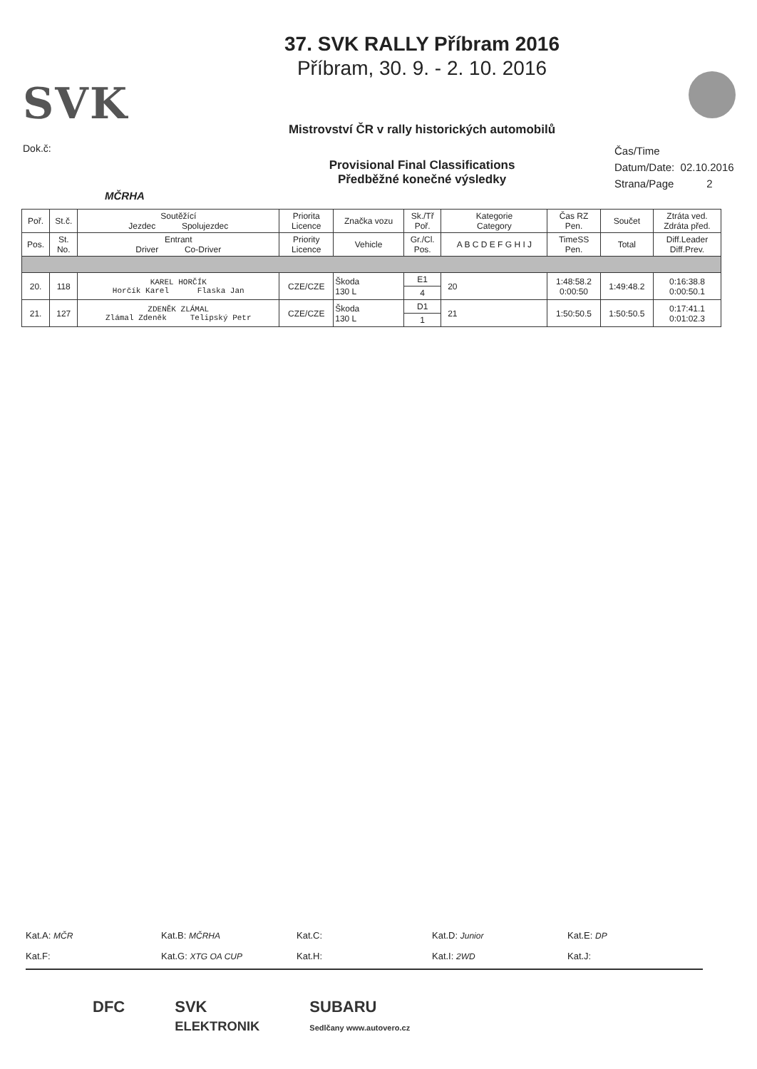SVK
Dok.č:
MČRHA
37. SVK RALLY Příbram 2016
Příbram, 30. 9. - 2. 10. 2016
Mistrovství ČR v rally historických automobilů
Provisional Final Classifications
Předběžné konečné výsledky
Čas/Time
Datum/Date: 02.10.2016
Strana/Page 2
| Poř. | St.č. | Soutěžící Jezdec Spolujezdec | Priorita Licence | Značka vozu | Sk./Tř Poř. | Kategorie Category | Čas RZ Pen. | Součet | Ztráta ved. Zdráta před. |
| --- | --- | --- | --- | --- | --- | --- | --- | --- | --- |
| Pos. | St. No. | Entrant Driver Co-Driver | Priority Licence | Vehicle | Gr./Cl. Pos. | A B C D E F G H I J | TimeSS Pen. | Total | Diff.Leader Diff.Prev. |
| 20. | 118 | KAREL HORČÍK Horčík Karel Flaska Jan | CZE/CZE | Škoda 130 L | E1 | 20 | 1:48:58.2 0:00:50 | 1:49:48.2 | 0:16:38.8 0:00:50.1 |
| | | | | | 4 | | | | |
| 21. | 127 | ZDENĚK ZLÁMAL Zlámal Zdeněk Telipský Petr | CZE/CZE | Škoda 130 L | D1 | 21 | 1:50:50.5 | 1:50:50.5 | 0:17:41.1 0:01:02.3 |
| | | | | | 1 | | | | |
Kat.A: MČR Kat.B: MČRHA Kat.C: Kat.D: Junior Kat.E: DP
Kat.F: Kat.G: XTG OA CUP Kat.H: Kat.I: 2WD Kat.J:
DFC SVK
ELEKTRONIK SUBARU
Sedlčany www.autovero.cz